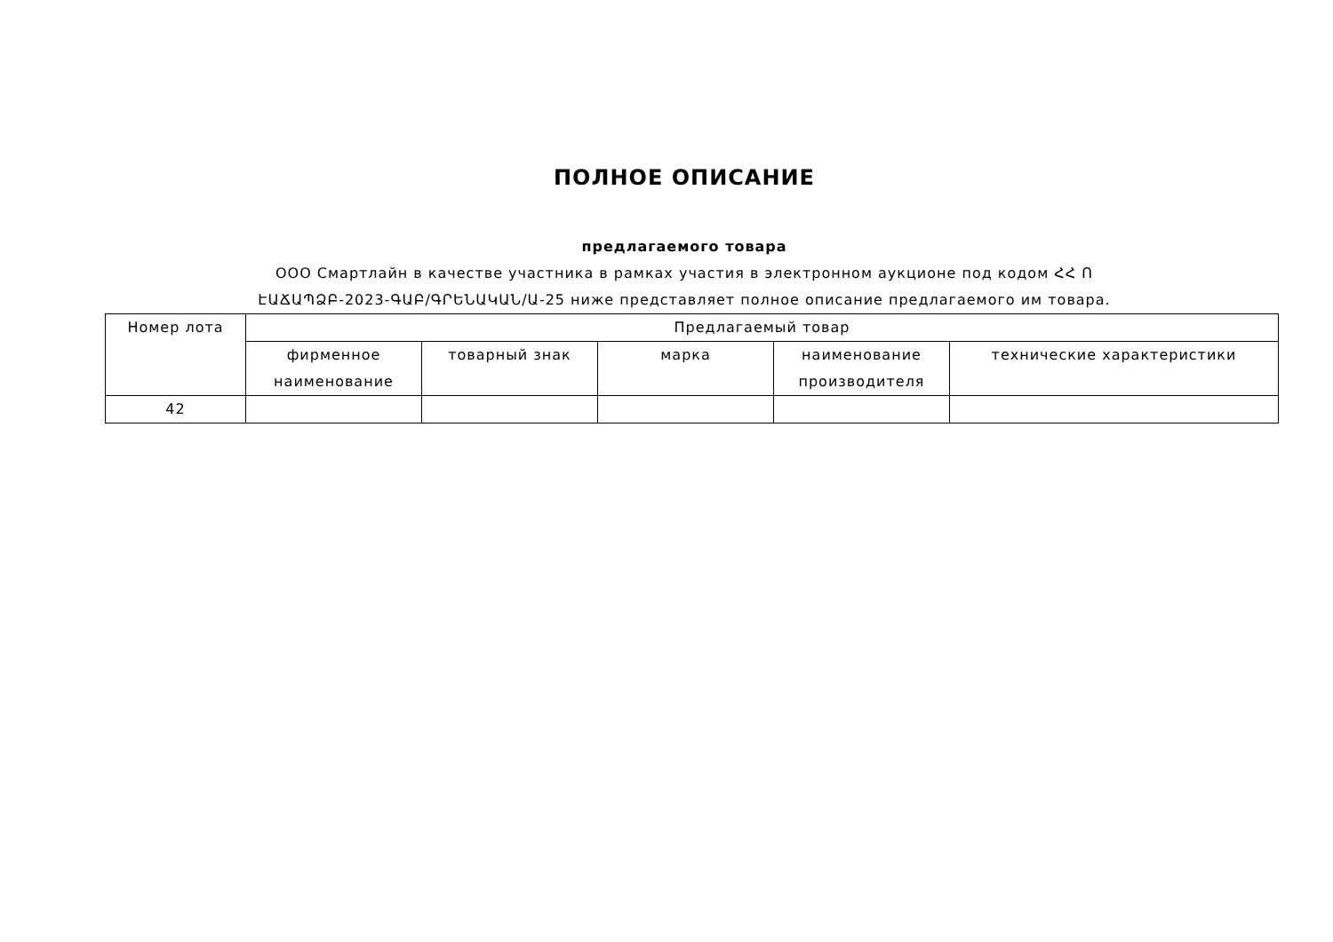ПОЛНОЕ ОПИСАНИЕ
предлагаемого товара
ООО Смартлайн в качестве участника в рамках участия в электронном аукционе под кодом ՀՀ Ո
ԷԱՃԱՊՁԲ-2023-ԳԱԲ/ԳՐԵՆԱԿԱՆ/Ա-25 ниже представляет полное описание предлагаемого им товара.
| Номер лота | Предлагаемый товар | | | | |
| --- | --- | --- | --- | --- | --- |
| | фирменное наименование | товарный знак | марка | наименование производителя | технические характеристики |
| 42 | | | | | |